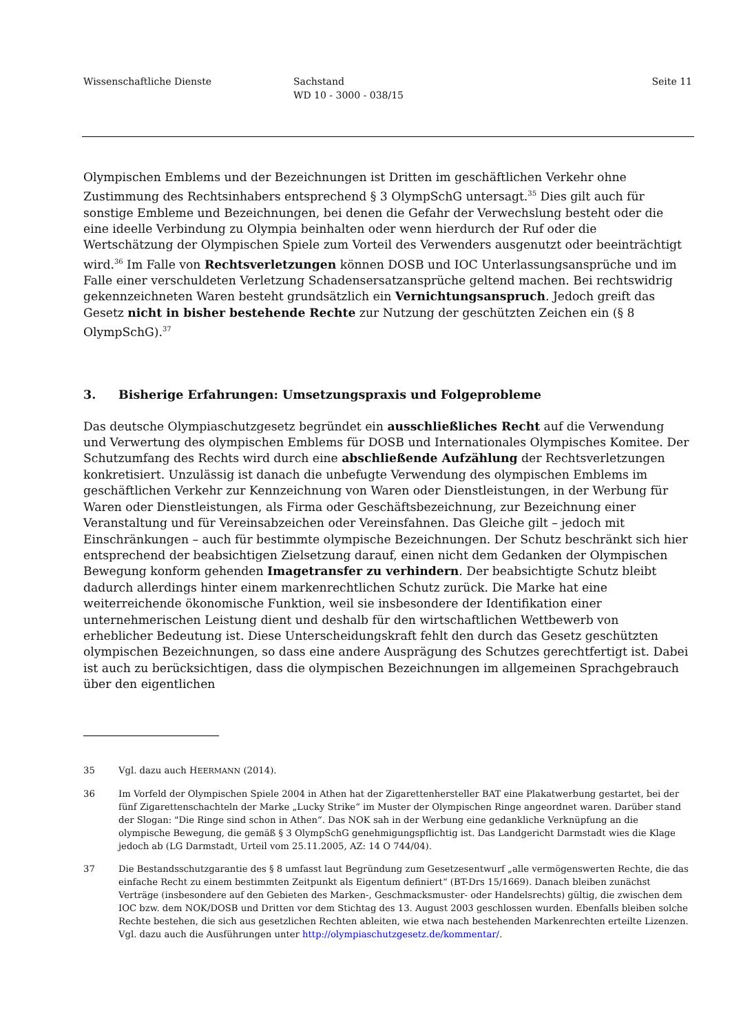Wissenschaftliche Dienste Sachstand
WD 10 - 3000 - 038/15
Seite 11
Olympischen Emblems und der Bezeichnungen ist Dritten im geschäftlichen Verkehr ohne Zustimmung des Rechtsinhabers entsprechend § 3 OlympSchG untersagt.<sup>35</sup> Dies gilt auch für sonstige Embleme und Bezeichnungen, bei denen die Gefahr der Verwechslung besteht oder die eine ideelle Verbindung zu Olympia beinhalten oder wenn hierdurch der Ruf oder die Wertschätzung der Olympischen Spiele zum Vorteil des Verwenders ausgenutzt oder beeinträchtigt wird.<sup>36</sup> Im Falle von Rechtsverletzungen können DOSB und IOC Unterlassungsansprüche und im Falle einer verschuldeten Verletzung Schadensersatzansprüche geltend machen. Bei rechtswidrig gekennzeichneten Waren besteht grundsätzlich ein Vernichtungsanspruch. Jedoch greift das Gesetz nicht in bisher bestehende Rechte zur Nutzung der geschützten Zeichen ein (§ 8 OlympSchG).<sup>37</sup>
3. Bisherige Erfahrungen: Umsetzungspraxis und Folgeprobleme
Das deutsche Olympiaschutzgesetz begründet ein ausschließliches Recht auf die Verwendung und Verwertung des olympischen Emblems für DOSB und Internationales Olympisches Komitee. Der Schutzumfang des Rechts wird durch eine abschließende Aufzählung der Rechtsverletzungen konkretisiert. Unzulässig ist danach die unbefugte Verwendung des olympischen Emblems im geschäftlichen Verkehr zur Kennzeichnung von Waren oder Dienstleistungen, in der Werbung für Waren oder Dienstleistungen, als Firma oder Geschäftsbezeichnung, zur Bezeichnung einer Veranstaltung und für Vereinsabzeichen oder Vereinsfahnen. Das Gleiche gilt – jedoch mit Einschränkungen – auch für bestimmte olympische Bezeichnungen. Der Schutz beschränkt sich hier entsprechend der beabsichtigen Zielsetzung darauf, einen nicht dem Gedanken der Olympischen Bewegung konform gehenden Imagetransfer zu verhindern. Der beabsichtigte Schutz bleibt dadurch allerdings hinter einem markenrechtlichen Schutz zurück. Die Marke hat eine weiterreichende ökonomische Funktion, weil sie insbesondere der Identifikation einer unternehmerischen Leistung dient und deshalb für den wirtschaftlichen Wettbewerb von erheblicher Bedeutung ist. Diese Unterscheidungskraft fehlt den durch das Gesetz geschützten olympischen Bezeichnungen, so dass eine andere Ausprägung des Schutzes gerechtfertigt ist. Dabei ist auch zu berücksichtigen, dass die olympischen Bezeichnungen im allgemeinen Sprachgebrauch über den eigentlichen
35 Vgl. dazu auch HEERMANN (2014).
36 Im Vorfeld der Olympischen Spiele 2004 in Athen hat der Zigarettenhersteller BAT eine Plakatwerbung gestartet, bei der fünf Zigarettenschachteln der Marke „Lucky Strike“ im Muster der Olympischen Ringe angeordnet waren. Darüber stand der Slogan: "Die Ringe sind schon in Athen“. Das NOK sah in der Werbung eine gedankliche Verknüpfung an die olympische Bewegung, die gemäß § 3 OlympSchG genehmigungspflichtig ist. Das Landgericht Darmstadt wies die Klage jedoch ab (LG Darmstadt, Urteil vom 25.11.2005, AZ: 14 O 744/04).
37 Die Bestandsschutzgarantie des § 8 umfasst laut Begründung zum Gesetzesentwurf „alle vermögenswerten Rechte, die das einfache Recht zu einem bestimmten Zeitpunkt als Eigentum definiert“ (BT-Drs 15/1669). Danach bleiben zunächst Verträge (insbesondere auf den Gebieten des Marken-, Geschmacksmuster- oder Handelsrechts) gültig, die zwischen dem IOC bzw. dem NOK/DOSB und Dritten vor dem Stichtag des 13. August 2003 geschlossen wurden. Ebenfalls bleiben solche Rechte bestehen, die sich aus gesetzlichen Rechten ableiten, wie etwa nach bestehenden Markenrechten erteilte Lizenzen. Vgl. dazu auch die Ausführungen unter http://olympiaschutzgesetz.de/kommentar/.